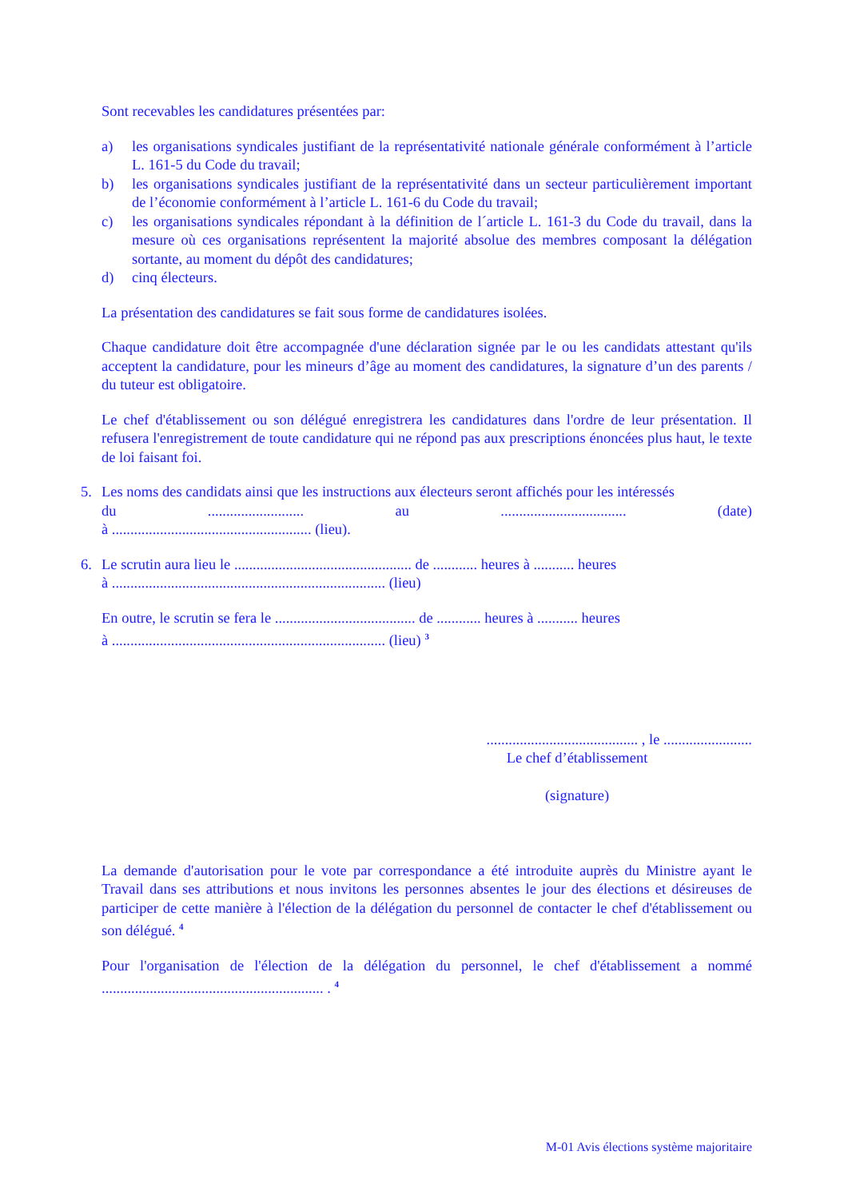Sont recevables les candidatures présentées par:
a) les organisations syndicales justifiant de la représentativité nationale générale conformément à l’article L. 161-5 du Code du travail;
b) les organisations syndicales justifiant de la représentativité dans un secteur particulièrement important de l’économie conformément à l’article L. 161-6 du Code du travail;
c) les organisations syndicales répondant à la définition de l´article L. 161-3 du Code du travail, dans la mesure où ces organisations représentent la majorité absolue des membres composant la délégation sortante, au moment du dépôt des candidatures;
d) cinq électeurs.
La présentation des candidatures se fait sous forme de candidatures isolées.
Chaque candidature doit être accompagnée d'une déclaration signée par le ou les candidats attestant qu'ils acceptent la candidature, pour les mineurs d’âge au moment des candidatures, la signature d’un des parents / du tuteur est obligatoire.
Le chef d'établissement ou son délégué enregistrera les candidatures dans l'ordre de leur présentation. Il refusera l'enregistrement de toute candidature qui ne répond pas aux prescriptions énoncées plus haut, le texte de loi faisant foi.
5. Les noms des candidats ainsi que les instructions aux électeurs seront affichés pour les intéressés
du.......................... au.................................. (date)
à ...................................................... (lieu).
6. Le scrutin aura lieu le ................................................ de ............ heures à ........... heures
à .......................................................................... (lieu)
En outre, le scrutin se fera le ...................................... de ............ heures à ........... heures
à .......................................................................... (lieu) <sup>3</sup>
......................................... , le ........................
Le chef d’établissement
(signature)
La demande d'autorisation pour le vote par correspondance a été introduite auprès du Ministre ayant le Travail dans ses attributions et nous invitons les personnes absentes le jour des élections et désireuses de participer de cette manière à l'élection de la délégation du personnel de contacter le chef d'établissement ou son délégué. <sup>4</sup>
Pour l'organisation de l'élection de la délégation du personnel, le chef d'établissement a nommé ............................................................ . <sup>4</sup>
M-01 Avis élections système majoritaire